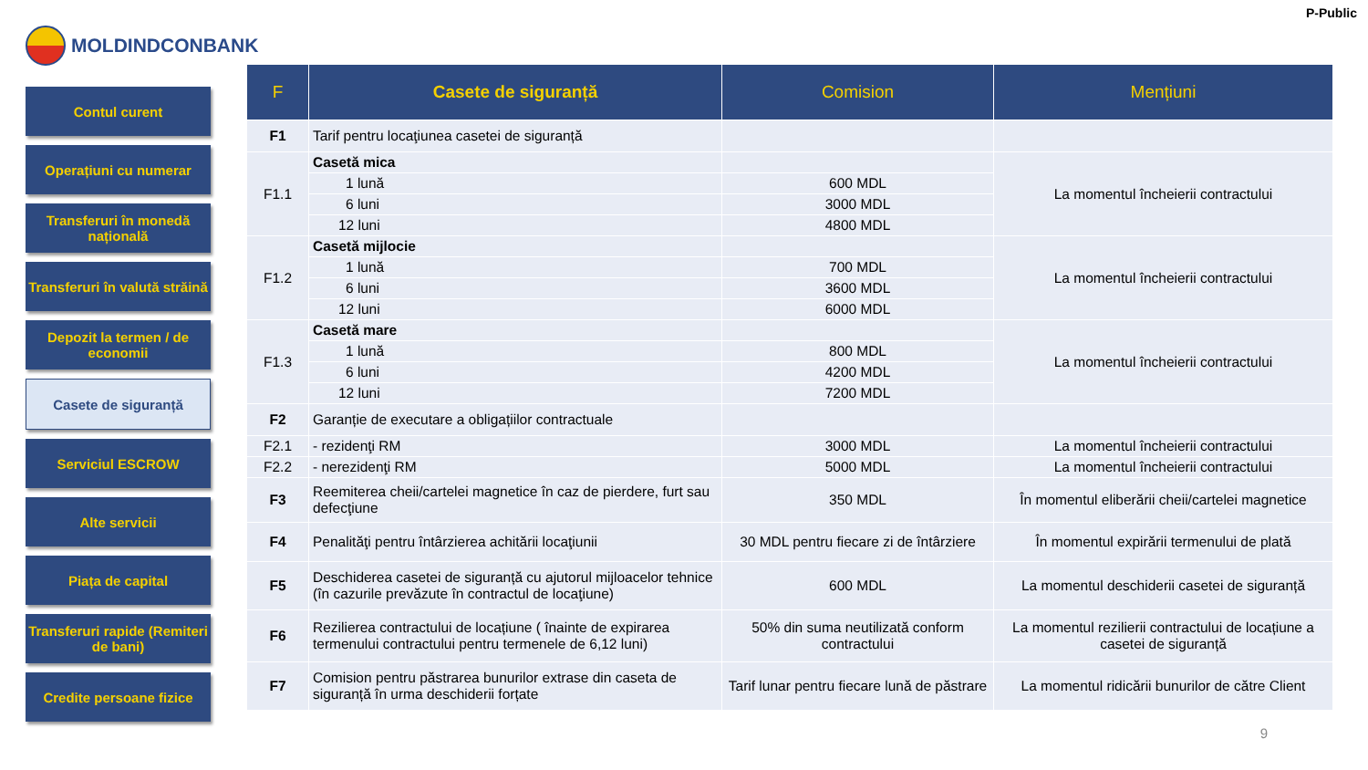P-Public
MOLDINDCONBANK
Contul curent
Operațiuni cu numerar
Transferuri în monedă națională
Transferuri în valută străină
Depozit la termen / de economii
Casete de siguranță
Serviciul ESCROW
Alte servicii
Piața de capital
Transferuri rapide (Remiteri de bani)
Credite persoane fizice
| F | Casete de siguranță | Comision | Mențiuni |
| --- | --- | --- | --- |
| F1 | Tarif pentru locaţiunea casetei de siguranță | | |
| F1.1 | Casetă mica | | La momentul încheierii contractului |
| | 1 lună | 600 MDL | |
| | 6 luni | 3000 MDL | |
| | 12 luni | 4800 MDL | |
| F1.2 | Casetă mijlocie | | La momentul încheierii contractului |
| | 1 lună | 700 MDL | |
| | 6 luni | 3600 MDL | |
| | 12 luni | 6000 MDL | |
| F1.3 | Casetă mare | | La momentul încheierii contractului |
| | 1 lună | 800 MDL | |
| | 6 luni | 4200 MDL | |
| | 12 luni | 7200 MDL | |
| F2 | Garanție de executare a obligațiilor contractuale | | |
| F2.1 | - rezidenţi RM | 3000 MDL | La momentul încheierii contractului |
| F2.2 | - nerezidenţi RM | 5000 MDL | La momentul încheierii contractului |
| F3 | Reemiterea cheii/cartelei magnetice în caz de pierdere, furt sau defecţiune | 350 MDL | În momentul eliberării cheii/cartelei magnetice |
| F4 | Penalităţi pentru întârzierea achitării locaţiunii | 30 MDL pentru fiecare zi de întârziere | În momentul expirării termenului de plată |
| F5 | Deschiderea casetei de siguranță cu ajutorul mijloacelor tehnice (în cazurile prevăzute în contractul de locaţiune) | 600 MDL | La momentul deschiderii casetei de siguranță |
| F6 | Rezilierea contractului de locațiune ( înainte de expirarea termenului contractului pentru termenele de 6,12 luni) | 50% din suma neutilizată conform contractului | La momentul rezilierii contractului de locațiune a casetei de siguranță |
| F7 | Comision pentru păstrarea bunurilor extrase din caseta de siguranță în urma deschiderii forțate | Tarif lunar pentru fiecare lună de păstrare | La momentul ridicării bunurilor de către Client |
9